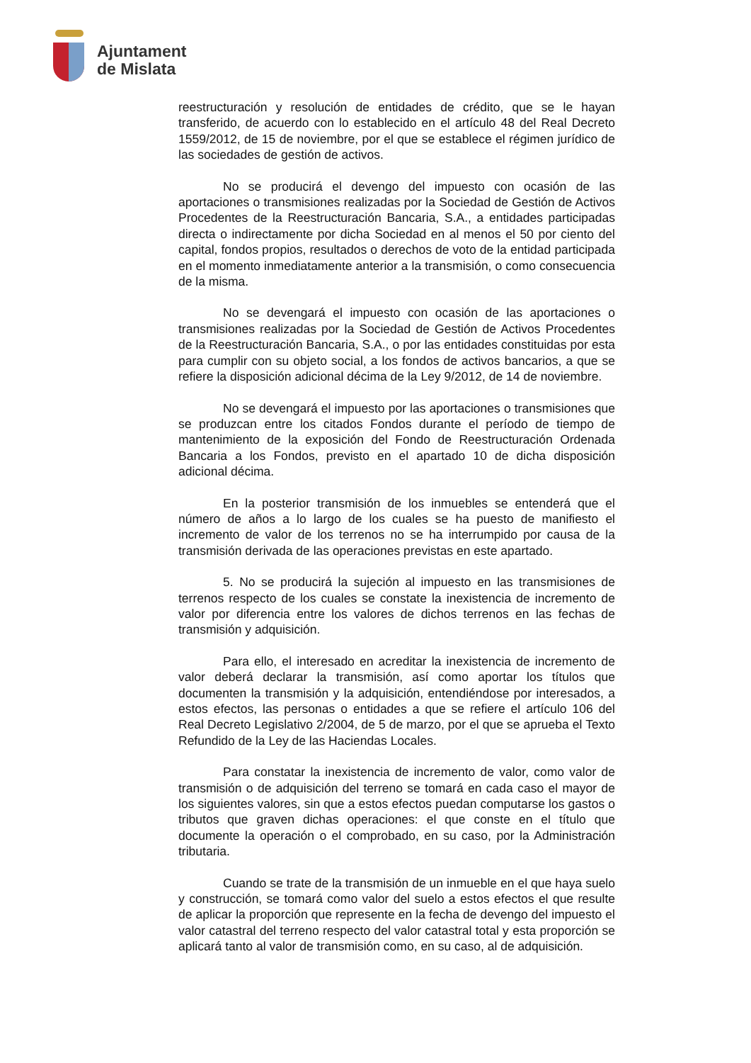Ajuntament
de Mislata
reestructuración y resolución de entidades de crédito, que se le hayan transferido, de acuerdo con lo establecido en el artículo 48 del Real Decreto 1559/2012, de 15 de noviembre, por el que se establece el régimen jurídico de las sociedades de gestión de activos.
No se producirá el devengo del impuesto con ocasión de las aportaciones o transmisiones realizadas por la Sociedad de Gestión de Activos Procedentes de la Reestructuración Bancaria, S.A., a entidades participadas directa o indirectamente por dicha Sociedad en al menos el 50 por ciento del capital, fondos propios, resultados o derechos de voto de la entidad participada en el momento inmediatamente anterior a la transmisión, o como consecuencia de la misma.
No se devengará el impuesto con ocasión de las aportaciones o transmisiones realizadas por la Sociedad de Gestión de Activos Procedentes de la Reestructuración Bancaria, S.A., o por las entidades constituidas por esta para cumplir con su objeto social, a los fondos de activos bancarios, a que se refiere la disposición adicional décima de la Ley 9/2012, de 14 de noviembre.
No se devengará el impuesto por las aportaciones o transmisiones que se produzcan entre los citados Fondos durante el período de tiempo de mantenimiento de la exposición del Fondo de Reestructuración Ordenada Bancaria a los Fondos, previsto en el apartado 10 de dicha disposición adicional décima.
En la posterior transmisión de los inmuebles se entenderá que el número de años a lo largo de los cuales se ha puesto de manifiesto el incremento de valor de los terrenos no se ha interrumpido por causa de la transmisión derivada de las operaciones previstas en este apartado.
5. No se producirá la sujeción al impuesto en las transmisiones de terrenos respecto de los cuales se constate la inexistencia de incremento de valor por diferencia entre los valores de dichos terrenos en las fechas de transmisión y adquisición.
Para ello, el interesado en acreditar la inexistencia de incremento de valor deberá declarar la transmisión, así como aportar los títulos que documenten la transmisión y la adquisición, entendiéndose por interesados, a estos efectos, las personas o entidades a que se refiere el artículo 106 del Real Decreto Legislativo 2/2004, de 5 de marzo, por el que se aprueba el Texto Refundido de la Ley de las Haciendas Locales.
Para constatar la inexistencia de incremento de valor, como valor de transmisión o de adquisición del terreno se tomará en cada caso el mayor de los siguientes valores, sin que a estos efectos puedan computarse los gastos o tributos que graven dichas operaciones: el que conste en el título que documente la operación o el comprobado, en su caso, por la Administración tributaria.
Cuando se trate de la transmisión de un inmueble en el que haya suelo y construcción, se tomará como valor del suelo a estos efectos el que resulte de aplicar la proporción que represente en la fecha de devengo del impuesto el valor catastral del terreno respecto del valor catastral total y esta proporción se aplicará tanto al valor de transmisión como, en su caso, al de adquisición.